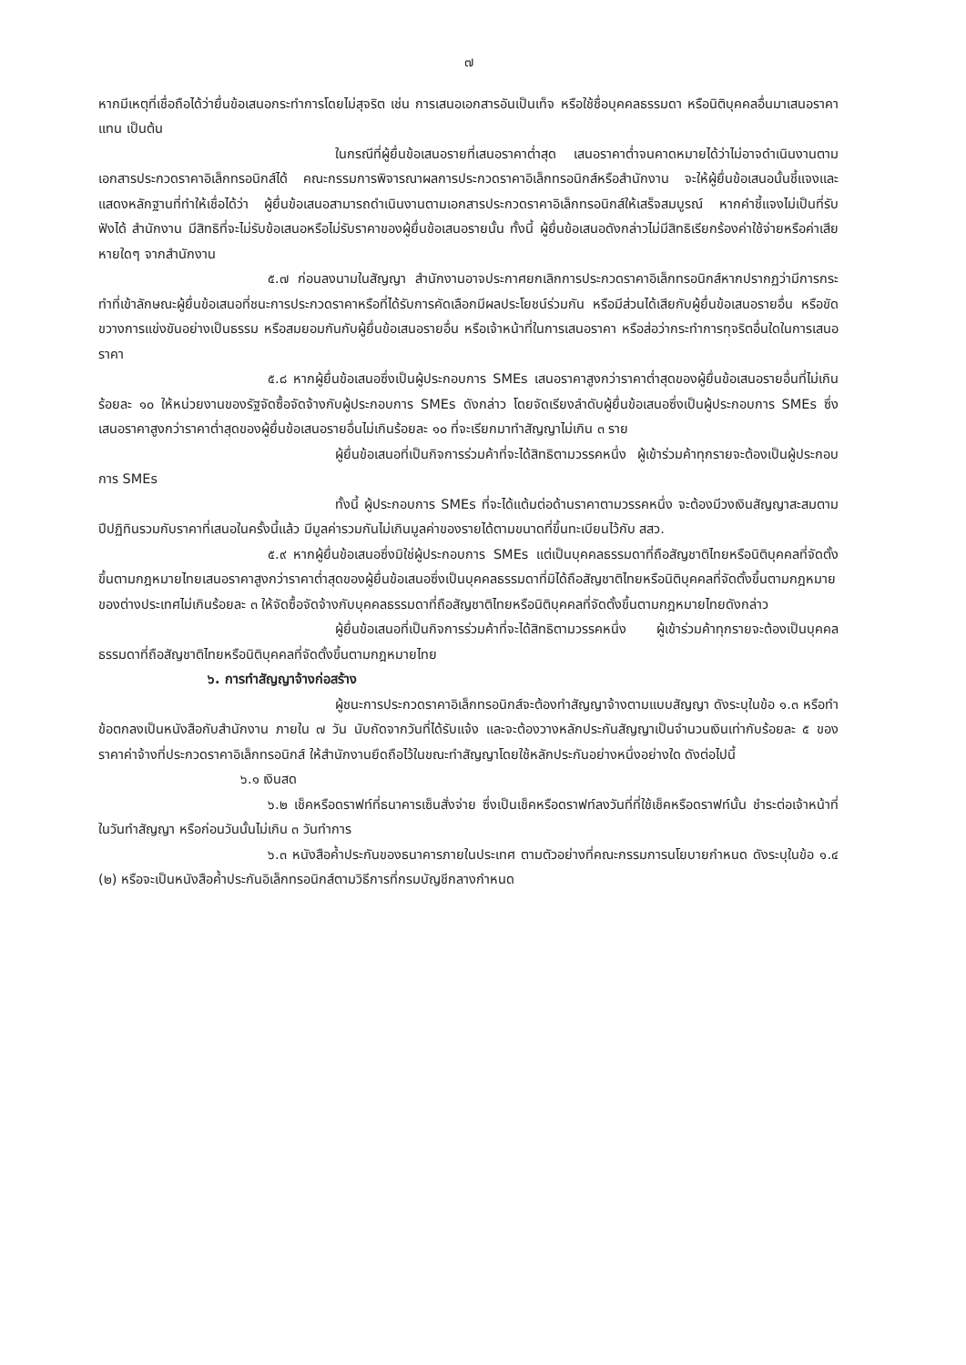๗
หากมีเหตุที่เชื่อถือได้ว่ายื่นข้อเสนอกระทำการโดยไม่สุจริต เช่น การเสนอเอกสารอันเป็นเท็จ หรือใช้ชื่อบุคคลธรรมดา หรือนิติบุคคลอื่นมาเสนอราคาแทน เป็นต้น
ในกรณีที่ผู้ยื่นข้อเสนอรายที่เสนอราคาต่ำสุด เสนอราคาต่ำจนคาดหมายได้ว่าไม่อาจดำเนินงานตามเอกสารประกวดราคาอิเล็กทรอนิกส์ได้ คณะกรรมการพิจารณาผลการประกวดราคาอิเล็กทรอนิกส์หรือสำนักงาน จะให้ผู้ยื่นข้อเสนอนั้นชี้แจงและแสดงหลักฐานที่ทำให้เชื่อได้ว่า ผู้ยื่นข้อเสนอสามารถดำเนินงานตามเอกสารประกวดราคาอิเล็กทรอนิกส์ให้เสร็จสมบูรณ์ หากคำชี้แจงไม่เป็นที่รับฟังได้ สำนักงาน มีสิทธิที่จะไม่รับข้อเสนอหรือไม่รับราคาของผู้ยื่นข้อเสนอรายนั้น ทั้งนี้ ผู้ยื่นข้อเสนอดังกล่าวไม่มีสิทธิเรียกร้องค่าใช้จ่ายหรือค่าเสียหายใดๆ จากสำนักงาน
๕.๗ ก่อนลงนามในสัญญา สำนักงานอาจประกาศยกเลิกการประกวดราคาอิเล็กทรอนิกส์หากปรากฏว่ามีการกระทำที่เข้าลักษณะผู้ยื่นข้อเสนอที่ชนะการประกวดราคาหรือที่ได้รับการคัดเลือกมีผลประโยชน์ร่วมกัน หรือมีส่วนได้เสียกับผู้ยื่นข้อเสนอรายอื่น หรือขัดขวางการแข่งขันอย่างเป็นธรรม หรือสมยอมกันกับผู้ยื่นข้อเสนอรายอื่น หรือเจ้าหน้าที่ในการเสนอราคา หรือส่อว่ากระทำการทุจริตอื่นใดในการเสนอราคา
๕.๘ หากผู้ยื่นข้อเสนอซึ่งเป็นผู้ประกอบการ SMEs เสนอราคาสูงกว่าราคาต่ำสุดของผู้ยื่นข้อเสนอรายอื่นที่ไม่เกินร้อยละ ๑๐ ให้หน่วยงานของรัฐจัดซื้อจัดจ้างกับผู้ประกอบการ SMEs ดังกล่าว โดยจัดเรียงลำดับผู้ยื่นข้อเสนอซึ่งเป็นผู้ประกอบการ SMEs ซึ่งเสนอราคาสูงกว่าราคาต่ำสุดของผู้ยื่นข้อเสนอรายอื่นไม่เกินร้อยละ ๑๐ ที่จะเรียกมาทำสัญญาไม่เกิน ๓ ราย
ผู้ยื่นข้อเสนอที่เป็นกิจการร่วมค้าที่จะได้สิทธิตามวรรคหนึ่ง ผู้เข้าร่วมค้าทุกรายจะต้องเป็นผู้ประกอบการ SMEs
ทั้งนี้ ผู้ประกอบการ SMEs ที่จะได้แต้มต่อด้านราคาตามวรรคหนึ่ง จะต้องมีวงเงินสัญญาสะสมตามปีปฏิทินรวมกับราคาที่เสนอในครั้งนี้แล้ว มีมูลค่ารวมกันไม่เกินมูลค่าของรายได้ตามขนาดที่ขึ้นทะเบียนไว้กับ สสว.
๕.๙ หากผู้ยื่นข้อเสนอซึ่งมิใช่ผู้ประกอบการ SMEs แต่เป็นบุคคลธรรมดาที่ถือสัญชาติไทยหรือนิติบุคคลที่จัดตั้งขึ้นตามกฎหมายไทยเสนอราคาสูงกว่าราคาต่ำสุดของผู้ยื่นข้อเสนอซึ่งเป็นบุคคลธรรมดาที่มิได้ถือสัญชาติไทยหรือนิติบุคคลที่จัดตั้งขึ้นตามกฎหมายของต่างประเทศไม่เกินร้อยละ ๓ ให้จัดซื้อจัดจ้างกับบุคคลธรรมดาที่ถือสัญชาติไทยหรือนิติบุคคลที่จัดตั้งขึ้นตามกฎหมายไทยดังกล่าว
ผู้ยื่นข้อเสนอที่เป็นกิจการร่วมค้าที่จะได้สิทธิตามวรรคหนึ่ง ผู้เข้าร่วมค้าทุกรายจะต้องเป็นบุคคลธรรมดาที่ถือสัญชาติไทยหรือนิติบุคคลที่จัดตั้งขึ้นตามกฎหมายไทย
๖. การทำสัญญาจ้างก่อสร้าง
ผู้ชนะการประกวดราคาอิเล็กทรอนิกส์จะต้องทำสัญญาจ้างตามแบบสัญญา ดังระบุในข้อ ๑.๓ หรือทำข้อตกลงเป็นหนังสือกับสำนักงาน ภายใน ๗ วัน นับถัดจากวันที่ได้รับแจ้ง และจะต้องวางหลักประกันสัญญาเป็นจำนวนเงินเท่ากับร้อยละ ๕ ของราคาค่าจ้างที่ประกวดราคาอิเล็กทรอนิกส์ ให้สำนักงานยึดถือไว้ในขณะทำสัญญาโดยใช้หลักประกันอย่างหนึ่งอย่างใด ดังต่อไปนี้
๖.๑ เงินสด
๖.๒ เช็คหรือดราฟท์ที่ธนาคารเซ็นสั่งจ่าย ซึ่งเป็นเช็คหรือดราฟท์ลงวันที่ที่ใช้เช็คหรือดราฟท์นั้น ชำระต่อเจ้าหน้าที่ในวันทำสัญญา หรือก่อนวันนั้นไม่เกิน ๓ วันทำการ
๖.๓ หนังสือค้ำประกันของธนาคารภายในประเทศ ตามตัวอย่างที่คณะกรรมการนโยบายกำหนด ดังระบุในข้อ ๑.๔ (๒) หรือจะเป็นหนังสือค้ำประกันอิเล็กทรอนิกส์ตามวิธีการที่กรมบัญชีกลางกำหนด